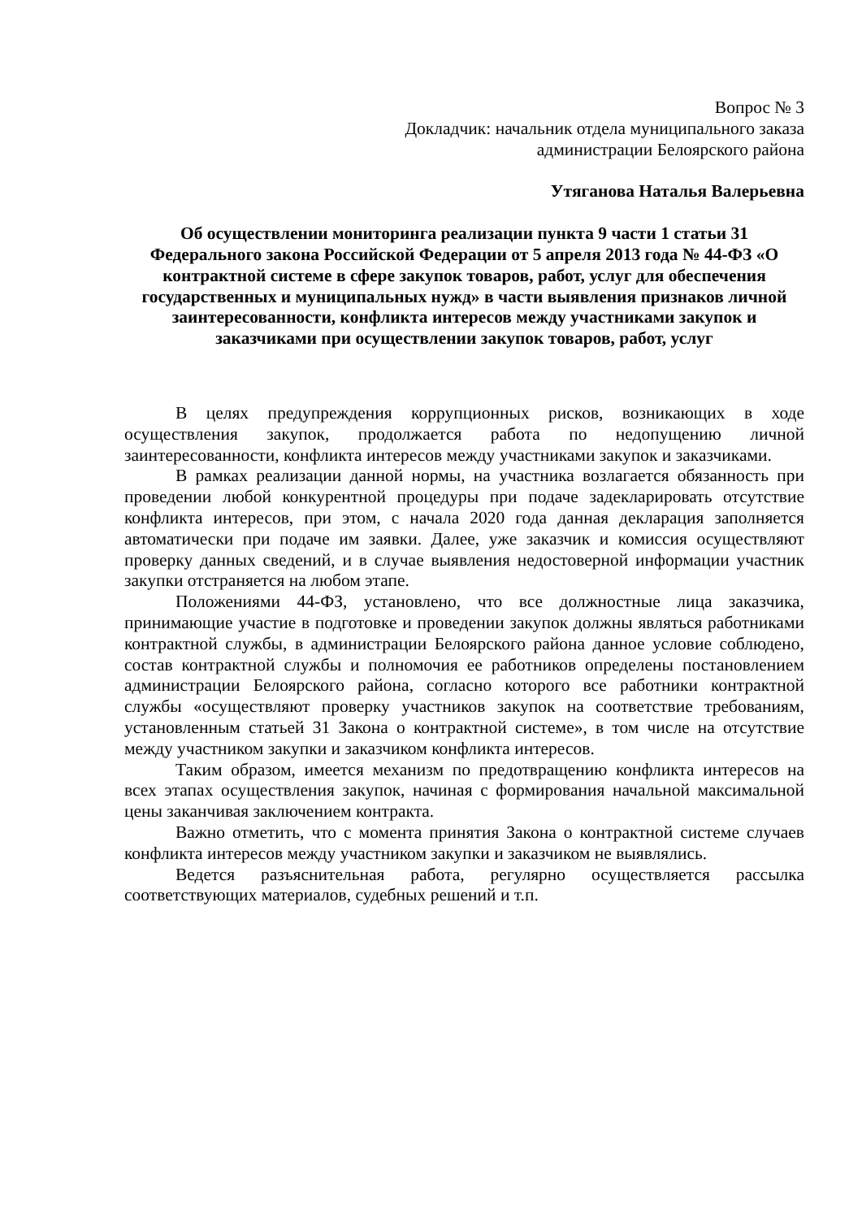Вопрос № 3
Докладчик: начальник отдела муниципального заказа
администрации Белоярского района
Утяганова Наталья Валерьевна
Об осуществлении мониторинга реализации пункта 9 части 1 статьи 31 Федерального закона Российской Федерации от 5 апреля 2013 года № 44-ФЗ «О контрактной системе в сфере закупок товаров, работ, услуг для обеспечения государственных и муниципальных нужд» в части выявления признаков личной заинтересованности, конфликта интересов между участниками закупок и заказчиками при осуществлении закупок товаров, работ, услуг
В целях предупреждения коррупционных рисков, возникающих в ходе осуществления закупок, продолжается работа по недопущению личной заинтересованности, конфликта интересов между участниками закупок и заказчиками.
В рамках реализации данной нормы, на участника возлагается обязанность при проведении любой конкурентной процедуры при подаче задекларировать отсутствие конфликта интересов, при этом, с начала 2020 года данная декларация заполняется автоматически при подаче им заявки. Далее, уже заказчик и комиссия осуществляют проверку данных сведений, и в случае выявления недостоверной информации участник закупки отстраняется на любом этапе.
Положениями 44-ФЗ, установлено, что все должностные лица заказчика, принимающие участие в подготовке и проведении закупок должны являться работниками контрактной службы, в администрации Белоярского района данное условие соблюдено, состав контрактной службы и полномочия ее работников определены постановлением администрации Белоярского района, согласно которого все работники контрактной службы «осуществляют проверку участников закупок на соответствие требованиям, установленным статьей 31 Закона о контрактной системе», в том числе на отсутствие между участником закупки и заказчиком конфликта интересов.
Таким образом, имеется механизм по предотвращению конфликта интересов на всех этапах осуществления закупок, начиная с формирования начальной максимальной цены заканчивая заключением контракта.
Важно отметить, что с момента принятия Закона о контрактной системе случаев конфликта интересов между участником закупки и заказчиком не выявлялись.
Ведется разъяснительная работа, регулярно осуществляется рассылка соответствующих материалов, судебных решений и т.п.